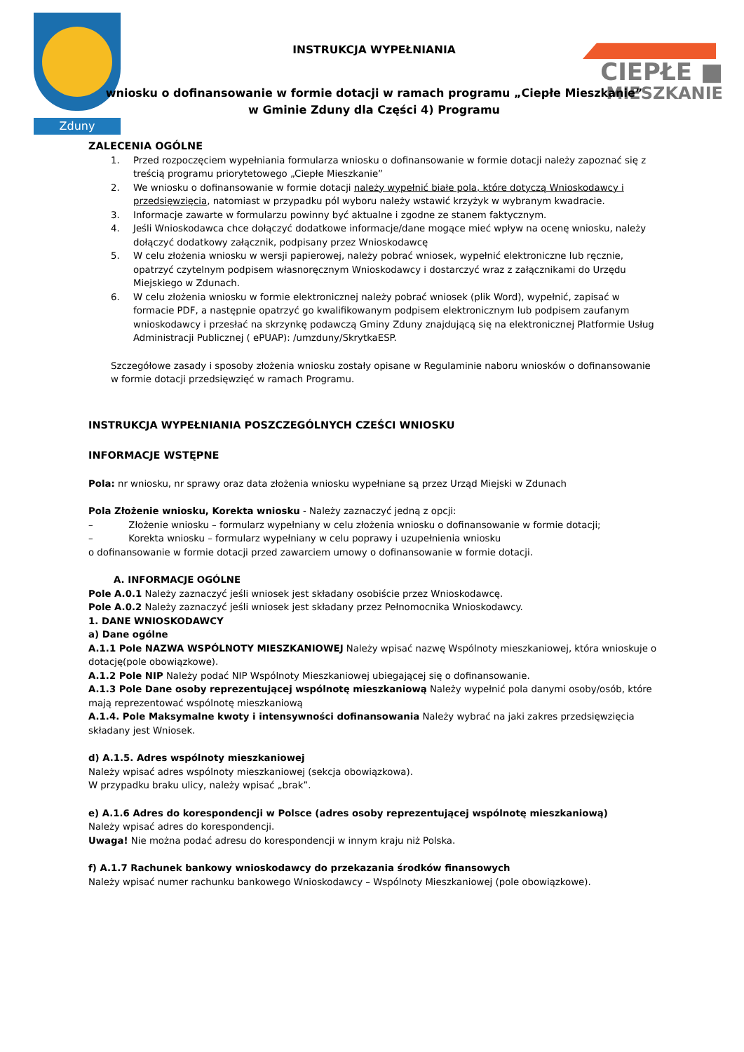Zduny
CIEPŁE ■
MIESZKANIE
INSTRUKCJA WYPEŁNIANIA
wniosku o dofinansowanie w formie dotacji w ramach programu „Ciepłe Mieszkanie”
w Gminie Zduny dla Części 4) Programu
ZALECENIA OGÓLNE
1. Przed rozpoczęciem wypełniania formularza wniosku o dofinansowanie w formie dotacji należy zapoznać się z treścią programu priorytetowego „Ciepłe Mieszkanie”
2. We wniosku o dofinansowanie w formie dotacji należy wypełnić białe pola, które dotyczą Wnioskodawcy i przedsięwzięcia, natomiast w przypadku pól wyboru należy wstawić krzyżyk w wybranym kwadracie.
3. Informacje zawarte w formularzu powinny być aktualne i zgodne ze stanem faktycznym.
4. Jeśli Wnioskodawca chce dołączyć dodatkowe informacje/dane mogące mieć wpływ na ocenę wniosku, należy dołączyć dodatkowy załącznik, podpisany przez Wnioskodawcę
5. W celu złożenia wniosku w wersji papierowej, należy pobrać wniosek, wypełnić elektroniczne lub ręcznie, opatrzyć czytelnym podpisem własnoręcznym Wnioskodawcy i dostarczyć wraz z załącznikami do Urzędu Miejskiego w Zdunach.
6. W celu złożenia wniosku w formie elektronicznej należy pobrać wniosek (plik Word), wypełnić, zapisać w formacie PDF, a następnie opatrzyć go kwalifikowanym podpisem elektronicznym lub podpisem zaufanym wnioskodawcy i przesłać na skrzynkę podawczą Gminy Zduny znajdującą się na elektronicznej Platformie Usług Administracji Publicznej ( ePUAP): /umzduny/SkrytkaESP.
Szczegółowe zasady i sposoby złożenia wniosku zostały opisane w Regulaminie naboru wniosków o dofinansowanie w formie dotacji przedsięwzięć w ramach Programu.
INSTRUKCJA WYPEŁNIANIA POSZCZEGÓLNYCH CZEŚCI WNIOSKU
INFORMACJE WSTĘPNE
Pola: nr wniosku, nr sprawy oraz data złożenia wniosku wypełniane są przez Urząd Miejski w Zdunach
Pola Złożenie wniosku, Korekta wniosku - Należy zaznaczyć jedną z opcji:
– Złożenie wniosku – formularz wypełniany w celu złożenia wniosku o dofinansowanie w formie dotacji;
– Korekta wniosku – formularz wypełniany w celu poprawy i uzupełnienia wniosku
o dofinansowanie w formie dotacji przed zawarciem umowy o dofinansowanie w formie dotacji.
A. INFORMACJE OGÓLNE
Pole A.0.1 Należy zaznaczyć jeśli wniosek jest składany osobiście przez Wnioskodawcę.
Pole A.0.2 Należy zaznaczyć jeśli wniosek jest składany przez Pełnomocnika Wnioskodawcy.
1. DANE WNIOSKODAWCY
a) Dane ogólne
A.1.1 Pole NAZWA WSPÓLNOTY MIESZKANIOWEJ Należy wpisać nazwę Wspólnoty mieszkaniowej, która wnioskuje o dotację(pole obowiązkowe).
A.1.2 Pole NIP Należy podać NIP Wspólnoty Mieszkaniowej ubiegającej się o dofinansowanie.
A.1.3 Pole Dane osoby reprezentującej wspólnotę mieszkaniową Należy wypełnić pola danymi osoby/osób, które mają reprezentować wspólnotę mieszkaniową
A.1.4. Pole Maksymalne kwoty i intensywności dofinansowania Należy wybrać na jaki zakres przedsięwzięcia składany jest Wniosek.
d) A.1.5. Adres wspólnoty mieszkaniowej
Należy wpisać adres wspólnoty mieszkaniowej (sekcja obowiązkowa).
W przypadku braku ulicy, należy wpisać „brak”.
e) A.1.6 Adres do korespondencji w Polsce (adres osoby reprezentującej wspólnotę mieszkaniową)
Należy wpisać adres do korespondencji.
Uwaga! Nie można podać adresu do korespondencji w innym kraju niż Polska.
f) A.1.7 Rachunek bankowy wnioskodawcy do przekazania środków finansowych
Należy wpisać numer rachunku bankowego Wnioskodawcy – Wspólnoty Mieszkaniowej (pole obowiązkowe).